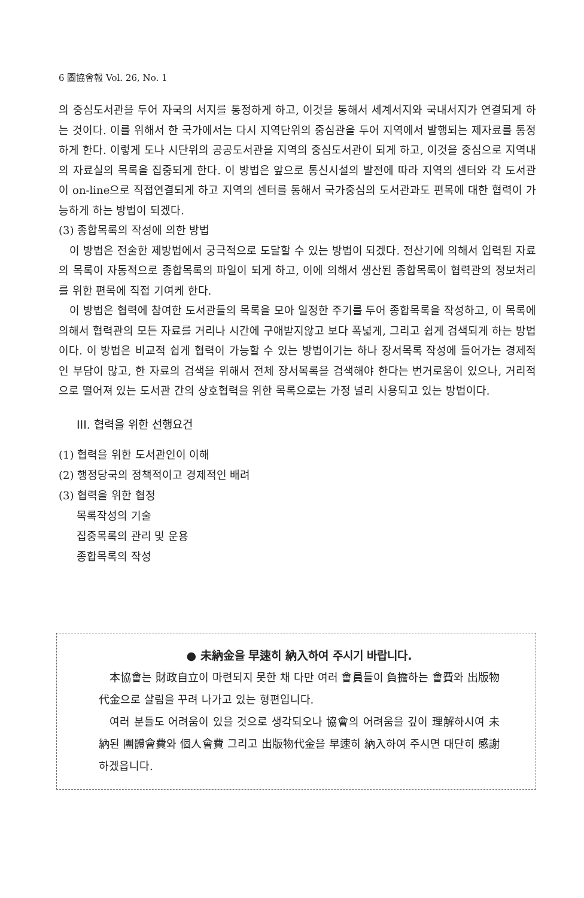6 圖協會報 Vol. 26, No. 1
의 중심도서관을 두어 자국의 서지를 통정하게 하고, 이것을 통해서 세계서지와 국내서지가 연결되게 하는 것이다. 이를 위해서 한 국가에서는 다시 지역단위의 중심관을 두어 지역에서 발행되는 제자료를 통정하게 한다. 이렇게 도나 시단위의 공공도서관을 지역의 중심도서관이 되게 하고, 이것을 중심으로 지역내의 자료실의 목록을 집중되게 한다. 이 방법은 앞으로 통신시설의 발전에 따라 지역의 센터와 각 도서관이 on-line으로 직접연결되게 하고 지역의 센터를 통해서 국가중심의 도서관과도 편목에 대한 협력이 가능하게 하는 방법이 되겠다.
(3) 종합목록의 작성에 의한 방법
이 방법은 전술한 제방법에서 궁극적으로 도달할 수 있는 방법이 되겠다. 전산기에 의해서 입력된 자료의 목록이 자동적으로 종합목록의 파일이 되게 하고, 이에 의해서 생산된 종합목록이 협력관의 정보처리를 위한 편목에 직접 기여케 한다.
이 방법은 협력에 참여한 도서관들의 목록을 모아 일정한 주기를 두어 종합목록을 작성하고, 이 목록에 의해서 협력관의 모든 자료를 거리나 시간에 구애받지않고 보다 폭넓게, 그리고 쉽게 검색되게 하는 방법이다. 이 방법은 비교적 쉽게 협력이 가능할 수 있는 방법이기는 하나 장서목록 작성에 들어가는 경제적인 부담이 많고, 한 자료의 검색을 위해서 전체 장서목록을 검색해야 한다는 번거로움이 있으나, 거리적으로 떨어져 있는 도서관 간의 상호협력을 위한 목록으로는 가정 널리 사용되고 있는 방법이다.
III. 협력을 위한 선행요건
(1) 협력을 위한 도서관인이 이해
(2) 행정당국의 정책적이고 경제적인 배려
(3) 협력을 위한 협정
목록작성의 기술
집중목록의 관리 및 운용
종합목록의 작성
● 未納金을 早速히 納入하여 주시기 바랍니다.
本協會는 財政自立이 마련되지 못한 채 다만 여러 會員들이 負擔하는 會費와 出版物 代金으로 살림을 꾸려 나가고 있는 형편입니다.
여러 분들도 어려움이 있을 것으로 생각되오나 協會의 어려움을 깊이 理解하시여 未納된 團體會費와 個人會費 그리고 出版物代金을 早速히 納入하여 주시면 대단히 感謝하겠읍니다.